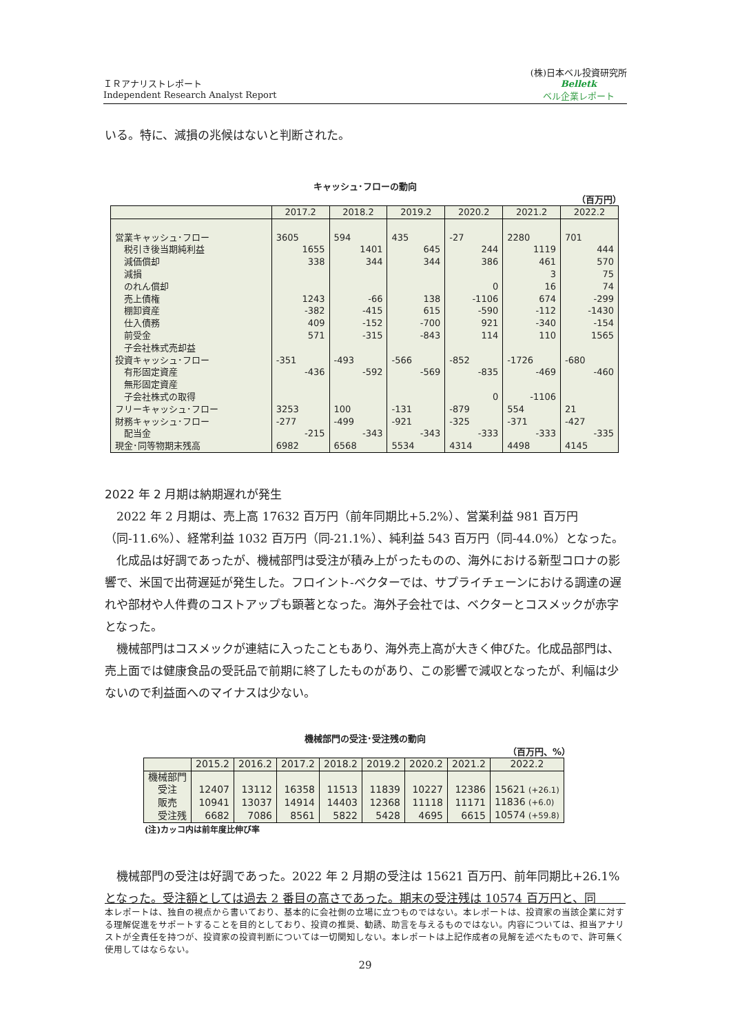ＩＲアナリストレポート
Independent Research Analyst Report
(株)日本ベル投資研究所
Belletk
ベル企業レポート
いる。特に、減損の兆候はないと判断された。
キャッシュ･フローの動向
（百万円）
| | 2017.2 | 2018.2 | 2019.2 | 2020.2 | 2021.2 | 2022.2 |
| --- | --- | --- | --- | --- | --- | --- |
| 営業キャッシュ･フロー | 3605 | 594 | 435 | -27 | 2280 | 701 |
| 税引き後当期純利益 | 1655 | 1401 | 645 | 244 | 1119 | 444 |
| 減価償却 | 338 | 344 | 344 | 386 | 461 | 570 |
| 減損 | | | | | 3 | 75 |
| のれん償却 | | | | 0 | 16 | 74 |
| 売上債権 | 1243 | -66 | 138 | -1106 | 674 | -299 |
| 棚卸資産 | -382 | -415 | 615 | -590 | -112 | -1430 |
| 仕入債務 | 409 | -152 | -700 | 921 | -340 | -154 |
| 前受金 | 571 | -315 | -843 | 114 | 110 | 1565 |
| 子会社株式売却益 | | | | | | |
| 投資キャッシュ･フロー | -351 | -493 | -566 | -852 | -1726 | -680 |
| 有形固定資産 | -436 | -592 | -569 | -835 | -469 | -460 |
| 無形固定資産 | | | | | | |
| 子会社株式の取得 | | | | 0 | -1106 | |
| フリーキャッシュ･フロー | 3253 | 100 | -131 | -879 | 554 | 21 |
| 財務キャッシュ･フロー | -277 | -499 | -921 | -325 | -371 | -427 |
| 配当金 | -215 | -343 | -343 | -333 | -333 | -335 |
| 現金･同等物期末残高 | 6982 | 6568 | 5534 | 4314 | 4498 | 4145 |
2022 年 2 月期は納期遅れが発生
　2022 年 2 月期は、売上高 17632 百万円（前年同期比+5.2%）、営業利益 981 百万円（同-11.6%）、経常利益 1032 百万円（同-21.1%）、純利益 543 百万円（同-44.0%）となった。
　化成品は好調であったが、機械部門は受注が積み上がったものの、海外における新型コロナの影響で、米国で出荷遅延が発生した。フロイント-ベクターでは、サプライチェーンにおける調達の遅れや部材や人件費のコストアップも顕著となった。海外子会社では、ベクターとコスメックが赤字となった。
　機械部門はコスメックが連結に入ったこともあり、海外売上高が大きく伸びた。化成品部門は、売上面では健康食品の受託品で前期に終了したものがあり、この影響で減収となったが、利幅は少ないので利益面へのマイナスは少ない。
機械部門の受注･受注残の動向
（百万円、%）
| | 2015.2 | 2016.2 | 2017.2 | 2018.2 | 2019.2 | 2020.2 | 2021.2 | 2022.2 |
| --- | --- | --- | --- | --- | --- | --- | --- | --- |
| 機械部門 | | | | | | | | |
| 受注 | 12407 | 13112 | 16358 | 11513 | 11839 | 10227 | 12386 | 15621 (+26.1) |
| 販売 | 10941 | 13037 | 14914 | 14403 | 12368 | 11118 | 11171 | 11836 (+6.0) |
| 受注残 | 6682 | 7086 | 8561 | 5822 | 5428 | 4695 | 6615 | 10574 (+59.8) |
(注)カッコ内は前年度比伸び率
　機械部門の受注は好調であった。2022 年 2 月期の受注は 15621 百万円、前年同期比+26.1%となった。受注額としては過去 2 番目の高さであった。期末の受注残は 10574 百万円と、同
本レポートは、独自の視点から書いており、基本的に会社側の立場に立つものではない。本レポートは、投資家の当該企業に対する理解促進をサポートすることを目的としており、投資の推奨、勧誘、助言を与えるものではない。内容については、担当アナリストが全責任を持つが、投資家の投資判断については一切関知しない。本レポートは上記作成者の見解を述べたもので、許可無く使用してはならない。
29